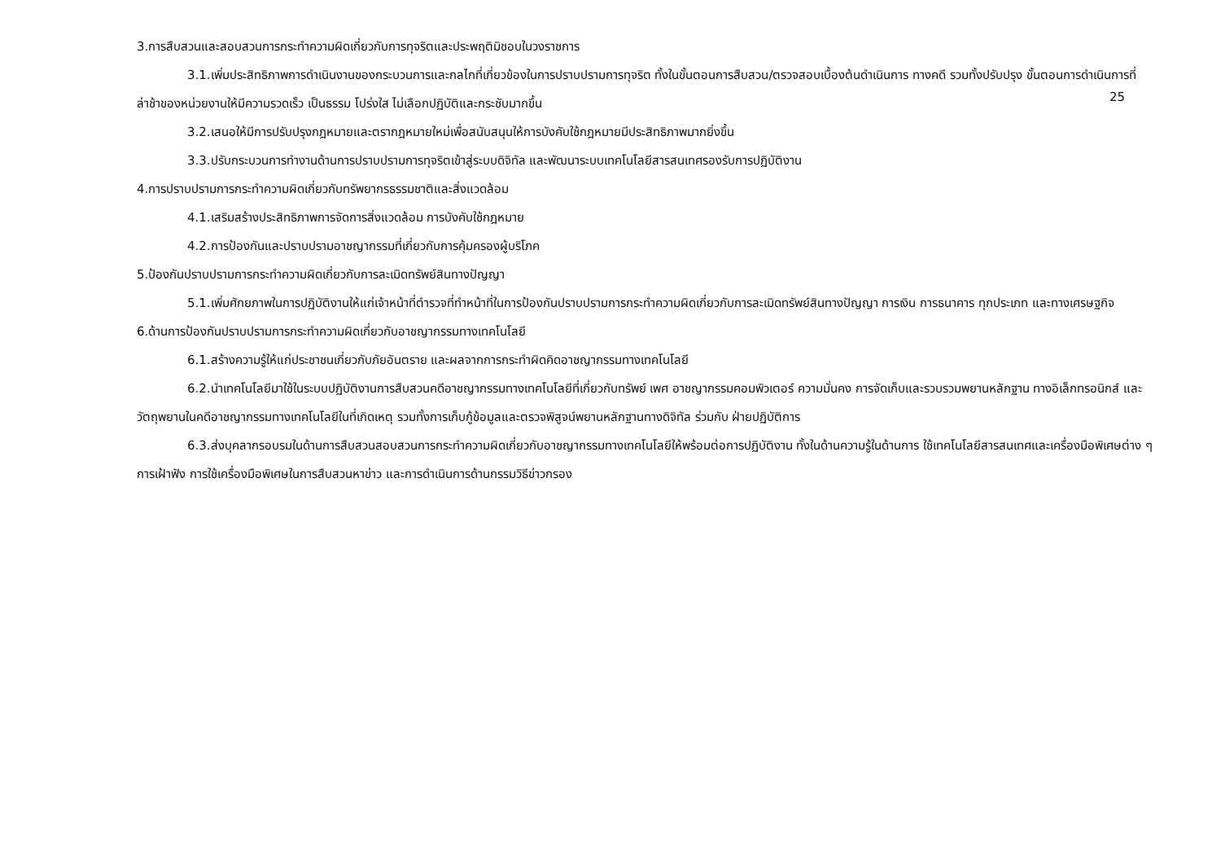3.การสืบสวนและสอบสวนการกระทำความผิดเกี่ยวกับการทุจริตและประพฤติมิชอบในวงราชการ
3.1.เพิ่มประสิทธิภาพการดำเนินงานของกระบวนการและกลไกที่เกี่ยวข้องในการปราบปรามการทุจริต ทั้งในขั้นตอนการสืบสวน/ตรวจสอบเบื้องต้นดำเนินการ ทางคดี รวมทั้งปรับปรุง ขั้นตอนการดำเนินการที่ล่าช้าของหน่วยงานให้มีความรวดเร็ว เป็นธรรม โปร่งใส ไม่เลือกปฏิบัติและกระชับมากขึ้น
25
3.2.เสนอให้มีการปรับปรุงกฎหมายและตรากฎหมายใหม่เพื่อสนับสนุนให้การบังคับใช้กฎหมายมีประสิทธิภาพมากยิ่งขึ้น
3.3.ปรับกระบวนการทำงานด้านการปราบปรามการทุจริตเข้าสู่ระบบดิจิทัล และพัฒนาระบบเทคโนโลยีสารสนเทศรองรับการปฏิบัติงาน
4.การปราบปรามการกระทำความผิดเกี่ยวกับทรัพยากรธรรมชาติและสิ่งแวดล้อม
4.1.เสริมสร้างประสิทธิภาพการจัดการสิ่งแวดล้อม การบังคับใช้กฎหมาย
4.2.การป้องกันและปราบปรามอาชญากรรมที่เกี่ยวกับการคุ้มครองผู้บริโภค
5.ป้องกันปราบปรามการกระทำความผิดเกี่ยวกับการละเมิดทรัพย์สินทางปัญญา
5.1.เพิ่มศักยภาพในการปฏิบัติงานให้แก่เจ้าหน้าที่ตำรวจที่ทำหน้าที่ในการป้องกันปราบปรามการกระทำความผิดเกี่ยวกับการละเมิดทรัพย์สินทางปัญญา การเงิน การธนาคาร ทุกประเภท และทางเศรษฐกิจ
6.ด้านการป้องกันปราบปรามการกระทำความผิดเกี่ยวกับอาชญากรรมทางเทคโนโลยี
6.1.สร้างความรู้ให้แก่ประชาชนเกี่ยวกับภัยอันตราย และผลจากการกระทำผิดคิดอาชญากรรมทางเทคโนโลยี
6.2.นำเทคโนโลยีมาใช้ในระบบปฏิบัติงานการสืบสวนคดีอาชญากรรมทางเทคโนโลยีที่เกี่ยวกับทรัพย์ เพศ อาชญากรรมคอมพิวเตอร์ ความมั่นคง การจัดเก็บและรวบรวมพยานหลักฐาน ทางอิเล็กทรอนิกส์ และวัตถุพยานในคดีอาชญากรรมทางเทคโนโลยีในที่เกิดเหตุ รวมทั้งการเก็บกู้ข้อมูลและตรวจพิสูจน์พยานหลักฐานทางดิจิทัล ร่วมกับ ฝ่ายปฏิบัติการ
6.3.ส่งบุคลากรอบรมในด้านการสืบสวนสอบสวนการกระทำความผิดเกี่ยวกับอาชญากรรมทางเทคโนโลยีให้พร้อมต่อการปฏิบัติงาน ทั้งในด้านความรู้ในด้านการ ใช้เทคโนโลยีสารสนเทศและเครื่องมือพิเศษต่าง ๆ การเฝ้าฟัง การใช้เครื่องมือพิเศษในการสืบสวนหาข่าว และการดำเนินการด้านกรรมวิธีข่าวกรอง